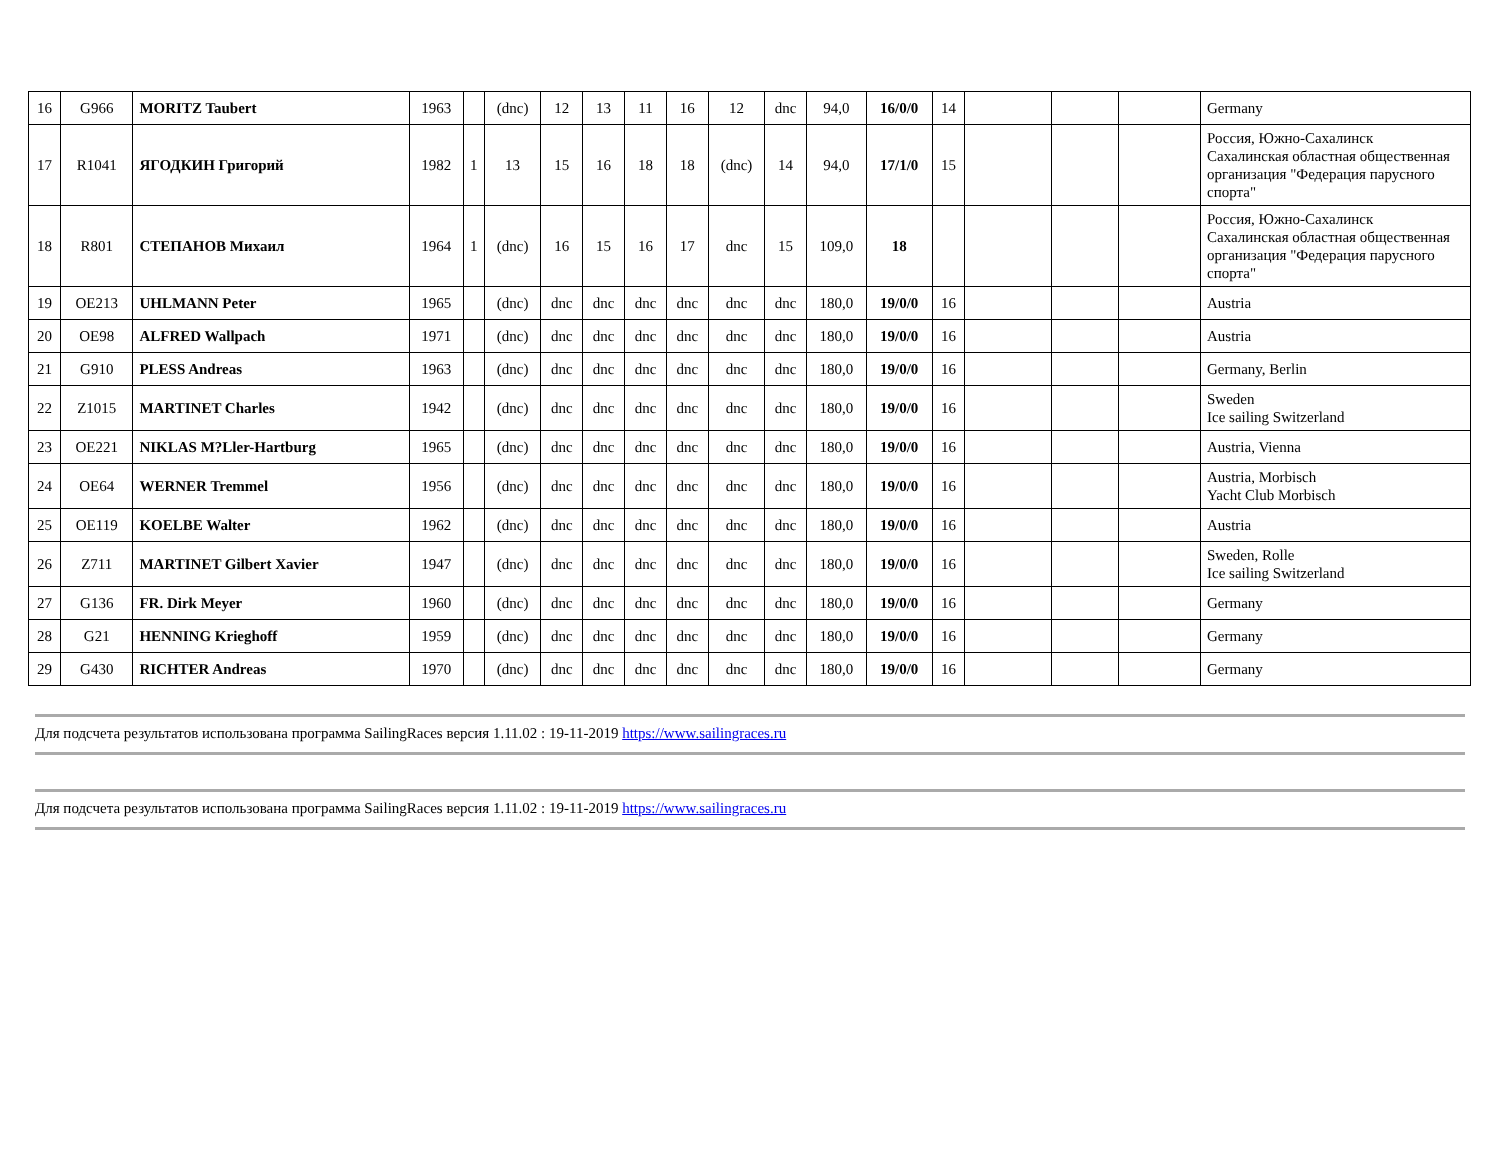| 16 | G966 | MORITZ Taubert | 1963 | | (dnc) | 12 | 13 | 11 | 16 | 12 | dnc | 94,0 | 16/0/0 | 14 | | | | Germany |
| 17 | R1041 | ЯГОДКИН Григорий | 1982 | 1 | 13 | 15 | 16 | 18 | 18 | (dnc) | 14 | 94,0 | 17/1/0 | 15 | | | | Россия, Южно-Сахалинск Сахалинская областная общественная организация "Федерация парусного спорта" |
| 18 | R801 | СТЕПАНОВ Михаил | 1964 | 1 | (dnc) | 16 | 15 | 16 | 17 | dnc | 15 | 109,0 | 18 | | | | | Россия, Южно-Сахалинск Сахалинская областная общественная организация "Федерация парусного спорта" |
| 19 | OE213 | UHLMANN Peter | 1965 | | (dnc) | dnc | dnc | dnc | dnc | dnc | dnc | 180,0 | 19/0/0 | 16 | | | | Austria |
| 20 | OE98 | ALFRED Wallpach | 1971 | | (dnc) | dnc | dnc | dnc | dnc | dnc | dnc | 180,0 | 19/0/0 | 16 | | | | Austria |
| 21 | G910 | PLESS Andreas | 1963 | | (dnc) | dnc | dnc | dnc | dnc | dnc | dnc | 180,0 | 19/0/0 | 16 | | | | Germany, Berlin |
| 22 | Z1015 | MARTINET Charles | 1942 | | (dnc) | dnc | dnc | dnc | dnc | dnc | dnc | 180,0 | 19/0/0 | 16 | | | | Sweden Ice sailing Switzerland |
| 23 | OE221 | NIKLAS M?Ller-Hartburg | 1965 | | (dnc) | dnc | dnc | dnc | dnc | dnc | dnc | 180,0 | 19/0/0 | 16 | | | | Austria, Vienna |
| 24 | OE64 | WERNER Tremmel | 1956 | | (dnc) | dnc | dnc | dnc | dnc | dnc | dnc | 180,0 | 19/0/0 | 16 | | | | Austria, Morbisch Yacht Club Morbisch |
| 25 | OE119 | KOELBE Walter | 1962 | | (dnc) | dnc | dnc | dnc | dnc | dnc | dnc | 180,0 | 19/0/0 | 16 | | | | Austria |
| 26 | Z711 | MARTINET Gilbert Xavier | 1947 | | (dnc) | dnc | dnc | dnc | dnc | dnc | dnc | 180,0 | 19/0/0 | 16 | | | | Sweden, Rolle Ice sailing Switzerland |
| 27 | G136 | FR. Dirk Meyer | 1960 | | (dnc) | dnc | dnc | dnc | dnc | dnc | dnc | 180,0 | 19/0/0 | 16 | | | | Germany |
| 28 | G21 | HENNING Krieghoff | 1959 | | (dnc) | dnc | dnc | dnc | dnc | dnc | dnc | 180,0 | 19/0/0 | 16 | | | | Germany |
| 29 | G430 | RICHTER Andreas | 1970 | | (dnc) | dnc | dnc | dnc | dnc | dnc | dnc | 180,0 | 19/0/0 | 16 | | | | Germany |
Для подсчета результатов использована программа SailingRaces версия 1.11.02 : 19-11-2019 https://www.sailingraces.ru
Для подсчета результатов использована программа SailingRaces версия 1.11.02 : 19-11-2019 https://www.sailingraces.ru